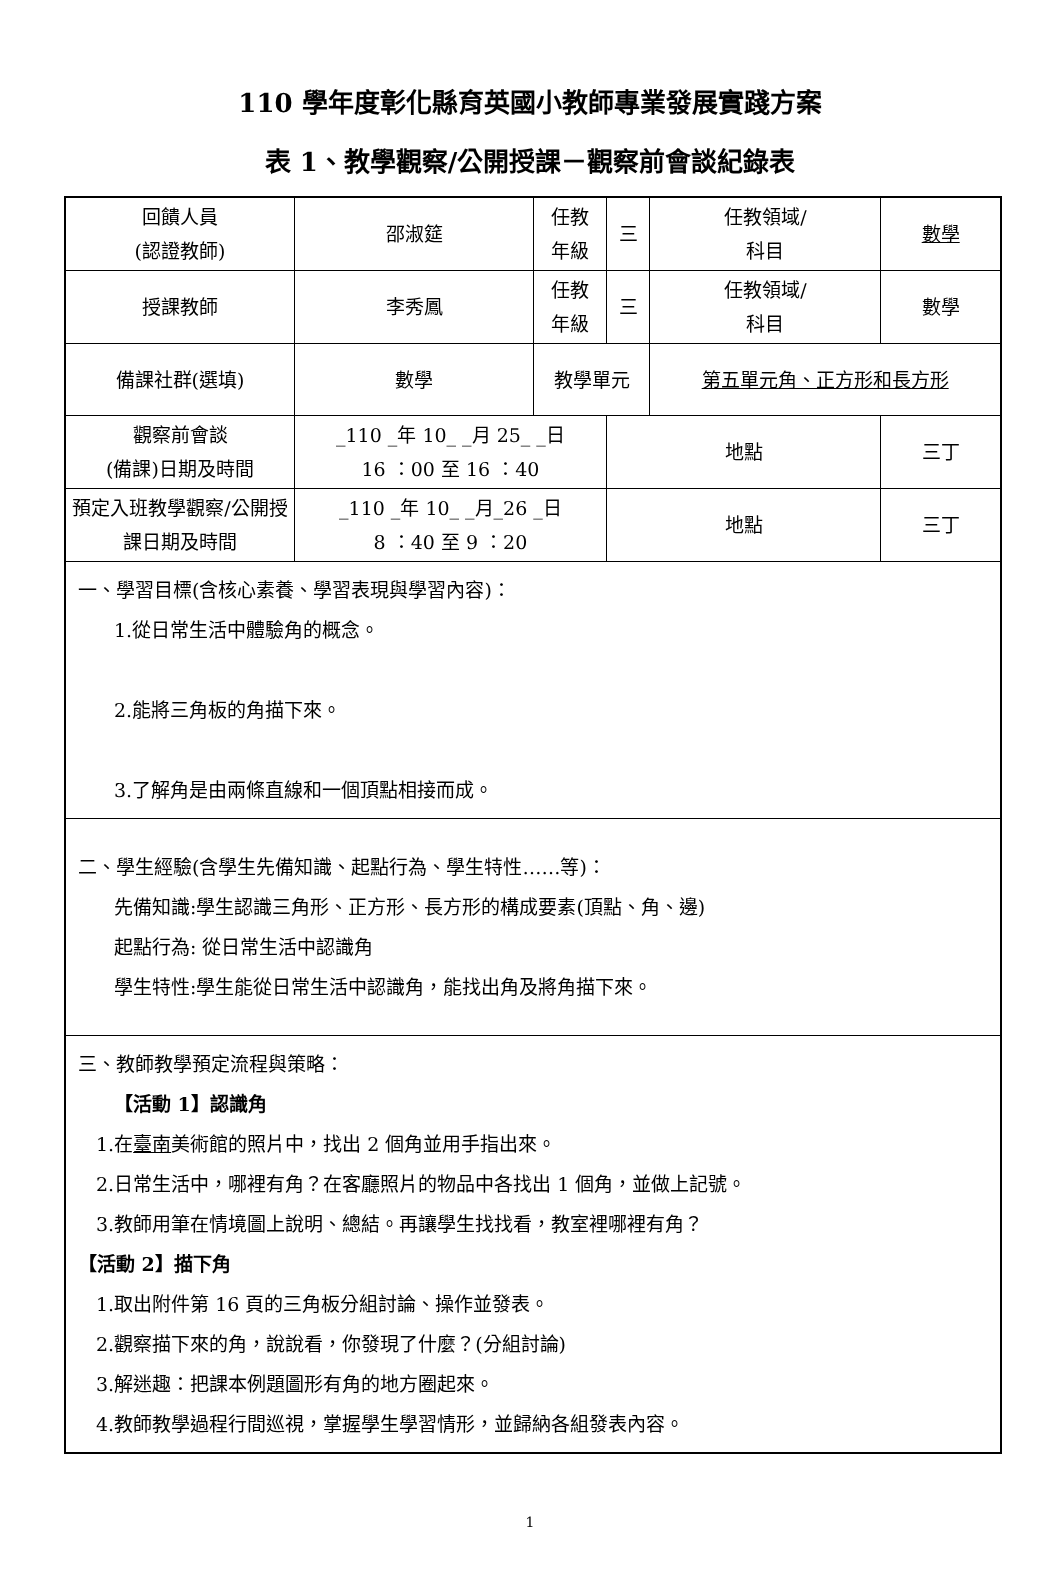110 學年度彰化縣育英國小教師專業發展實踐方案
表 1、教學觀察/公開授課－觀察前會談紀錄表
| 回饋人員 (認證教師) | 邵淑筵 | 任教 年級 | 三 | 任教領域/ 科目 | 數學 |
| 授課教師 | 李秀鳳 | 任教 年級 | 三 | 任教領域/ 科目 | 數學 |
| 備課社群(選填) | 數學 | 教學單元 | | 第五單元角、正方形和長方形 | |
| 觀察前會談 (備課)日期及時間 | _110 _年 10_ _月 25_ _日 16 ：00 至 16 ：40 | | 地點 | | 三丁 |
| 預定入班教學觀察/公開授課日期及時間 | _110 _年 10_ _月_26 _日 8 ：40 至 9 ：20 | | 地點 | | 三丁 |
| 一、學習目標(含核心素養、學習表現與學習內容)： 1.從日常生活中體驗角的概念。 2.能將三角板的角描下來。 3.了解角是由兩條直線和一個頂點相接而成。 | | | | | |
| 二、學生經驗(含學生先備知識、起點行為、學生特性……等)： 先備知識:學生認識三角形、正方形、長方形的構成要素(頂點、角、邊) 起點行為: 從日常生活中認識角 學生特性:學生能從日常生活中認識角，能找出角及將角描下來。 | | | | | |
| 三、教師教學預定流程與策略： 【活動 1】認識角 1.在 臺南 美術館的照片中，找出 2 個角並用手指出來。 2.日常生活中，哪裡有角？在客廳照片的物品中各找出 1 個角，並做上記號。 3.教師用筆在情境圖上說明、總結。再讓學生找找看，教室裡哪裡有角？ 【活動 2】描下角 1.取出附件第 16 頁的三角板分組討論、操作並發表。 2.觀察描下來的角，說說看，你發現了什麼？(分組討論) 3.解迷趣：把課本例題圖形有角的地方圈起來。 4.教師教學過程行間巡視，掌握學生學習情形，並歸納各組發表內容。 | | | | | |
1